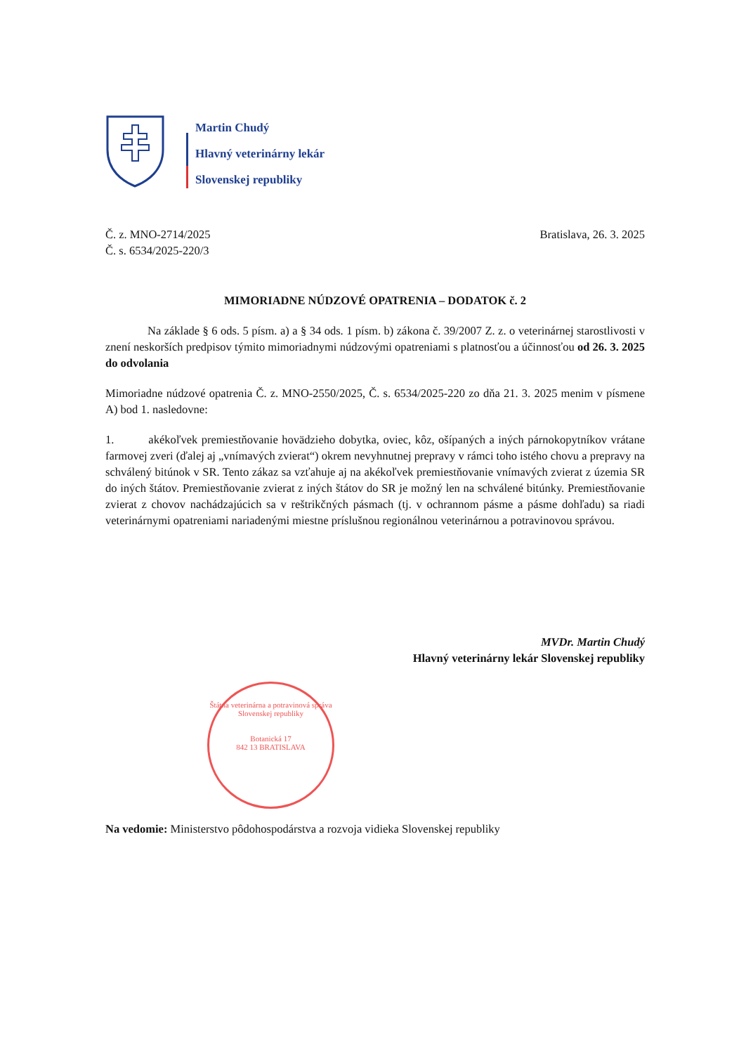Martin Chudý
Hlavný veterinárny lekár
Slovenskej republiky
Č. z. MNO-2714/2025
Č. s. 6534/2025-220/3
Bratislava, 26. 3. 2025
MIMORIADNE NÚDZOVÉ OPATRENIA – DODATOK č. 2
Na základe § 6 ods. 5 písm. a) a § 34 ods. 1 písm. b) zákona č. 39/2007 Z. z. o veterinárnej starostlivosti v znení neskorších predpisov týmito mimoriadnymi núdzovými opatreniami s platnosťou a účinnosťou od 26. 3. 2025 do odvolania
Mimoriadne núdzové opatrenia Č. z. MNO-2550/2025, Č. s. 6534/2025-220 zo dňa 21. 3. 2025 menim v písmene A) bod 1. nasledovne:
1. akékoľvek premiestňovanie hovädzieho dobytka, oviec, kôz, ošípaných a iných párnokopytníkov vrátane farmovej zveri (ďalej aj „vnímavých zvierat“) okrem nevyhnutnej prepravy v rámci toho istého chovu a prepravy na schválený bitúnok v SR. Tento zákaz sa vzťahuje aj na akékoľvek premiestňovanie vnímavých zvierat z územia SR do iných štátov. Premiestňovanie zvierat z iných štátov do SR je možný len na schválené bitúnky. Premiestňovanie zvierat z chovov nachádzajúcich sa v reštrikčných pásmach (tj. v ochrannom pásme a pásme dohľadu) sa riadi veterinárnymi opatreniami nariadenými miestne príslušnou regionálnou veterinárnou a potravinovou správou.
MVDr. Martin Chudý
Hlavný veterinárny lekár Slovenskej republiky
Štátna veterinárna a potravinová správa
Slovenskej republiky
Botanická 17
842 13 BRATISLAVA
Na vedomie: Ministerstvo pôdohospodárstva a rozvoja vidieka Slovenskej republiky